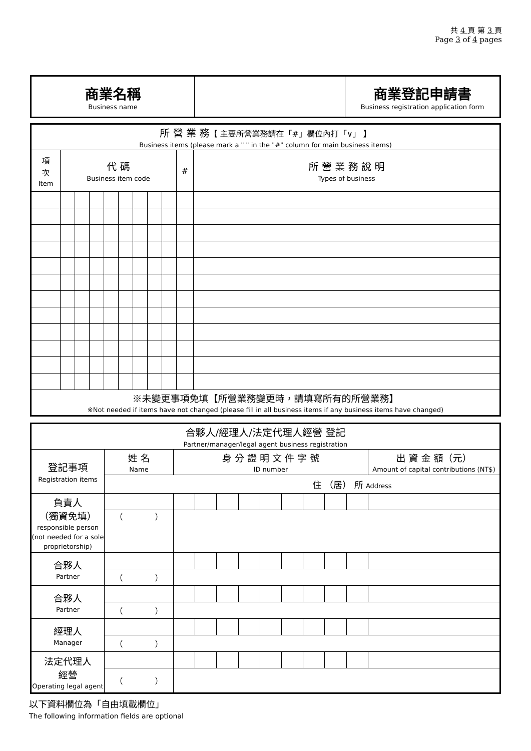共 4 頁 第 3 頁
Page 3 of 4 pages
| 商業名稱 Business name | | 商業登記申請書 Business registration application form |
| 所 營 業 務 【 主要所營業務請在「#」欄位內打「∨」 】 Business items (please mark a " " in the "#" column for main business items) | | | | | | | | | | |
| 項 次 Item | 代 碼 Business item code | | | | | | | | # | 所 營 業 務 說 明 Types of business |
| ※未變更事項免填【所營業務變更時，請填寫所有的所營業務】 ※Not needed if items have not changed (please fill in all business items if any business items have changed) | | | | | | | | | | |
| 合夥人/經理人/法定代理人經營 登記 Partner/manager/legal agent business registration | | | | | | | | | | | |
| 登記事項 Registration items | 姓 名 Name | 身 分 證 明 文 件 字 號 ID number | | | | | | | | | 出 資 金 額（元） Amount of capital contributions (NT$) |
| | 住 （居） 所 Address | | | | | | | | | | |
| 負責人 （獨資免填） responsible person (not needed for a sole proprietorship) | | | | | | | | | | | |
| | （ ） | | | | | | | | | | |
| 合夥人 Partner | | | | | | | | | | | |
| | （ ） | | | | | | | | | | |
| 合夥人 Partner | | | | | | | | | | | |
| | （ ） | | | | | | | | | | |
| 經理人 Manager | | | | | | | | | | | |
| | （ ） | | | | | | | | | | |
| 法定代理人 經營 Operating legal agent | | | | | | | | | | | |
| | （ ） | | | | | | | | | | |
以下資料欄位為「自由填載欄位」
The following information fields are optional